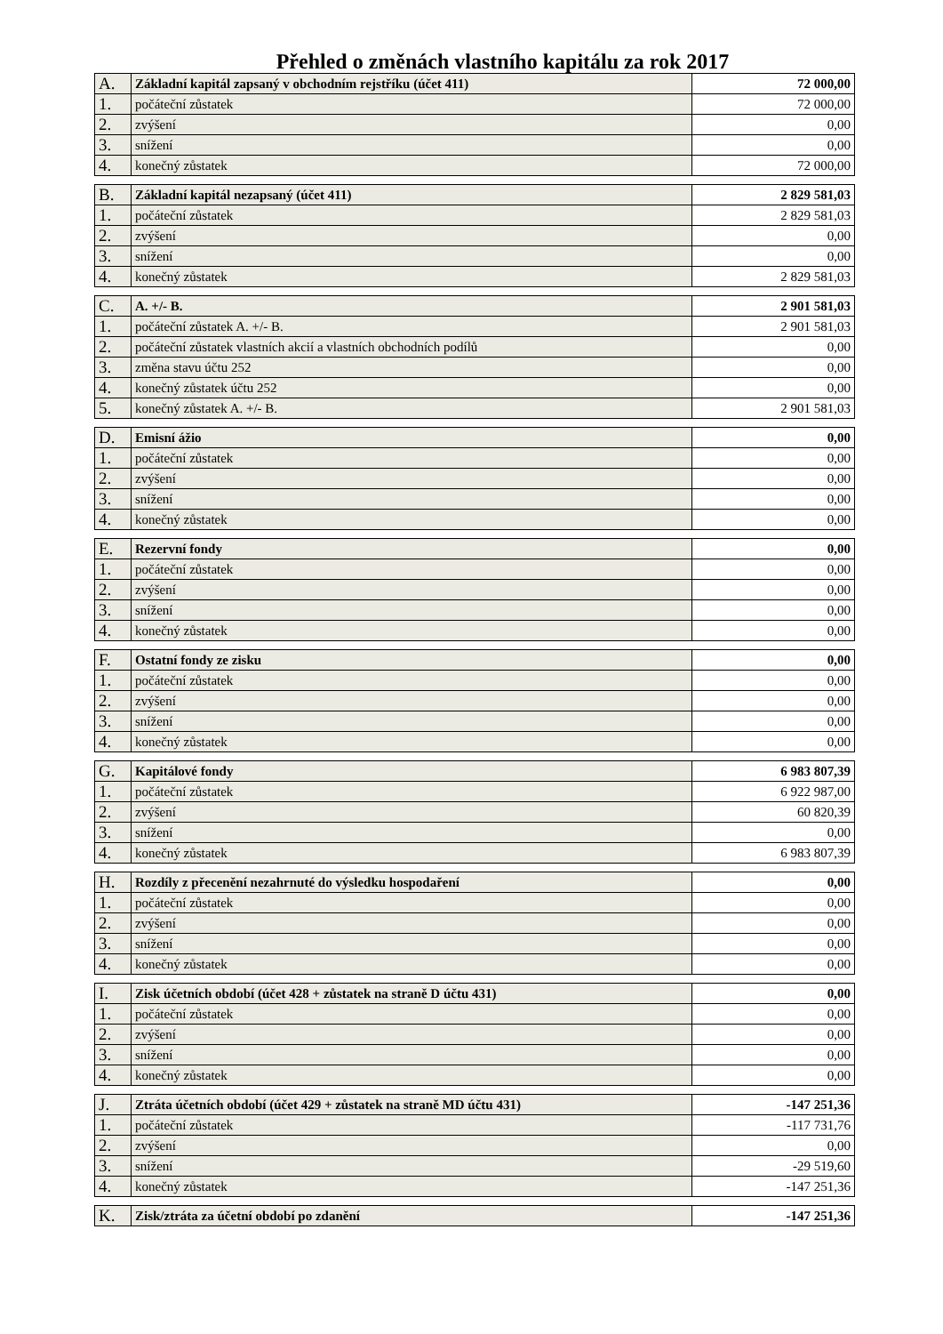Přehled o změnách vlastního kapitálu za rok 2017
| A. | Základní kapitál zapsaný v obchodním rejstříku (účet 411) | 72 000,00 |
| 1. | počáteční zůstatek | 72 000,00 |
| 2. | zvýšení | 0,00 |
| 3. | snížení | 0,00 |
| 4. | konečný zůstatek | 72 000,00 |
| B. | Základní kapitál nezapsaný (účet 411) | 2 829 581,03 |
| 1. | počáteční zůstatek | 2 829 581,03 |
| 2. | zvýšení | 0,00 |
| 3. | snížení | 0,00 |
| 4. | konečný zůstatek | 2 829 581,03 |
| C. | A. +/- B. | 2 901 581,03 |
| 1. | počáteční zůstatek A. +/- B. | 2 901 581,03 |
| 2. | počáteční zůstatek vlastních akcií a vlastních obchodních podílů | 0,00 |
| 3. | změna stavu účtu 252 | 0,00 |
| 4. | konečný zůstatek účtu 252 | 0,00 |
| 5. | konečný zůstatek A. +/- B. | 2 901 581,03 |
| D. | Emisní ážio | 0,00 |
| 1. | počáteční zůstatek | 0,00 |
| 2. | zvýšení | 0,00 |
| 3. | snížení | 0,00 |
| 4. | konečný zůstatek | 0,00 |
| E. | Rezervní fondy | 0,00 |
| 1. | počáteční zůstatek | 0,00 |
| 2. | zvýšení | 0,00 |
| 3. | snížení | 0,00 |
| 4. | konečný zůstatek | 0,00 |
| F. | Ostatní fondy ze zisku | 0,00 |
| 1. | počáteční zůstatek | 0,00 |
| 2. | zvýšení | 0,00 |
| 3. | snížení | 0,00 |
| 4. | konečný zůstatek | 0,00 |
| G. | Kapitálové fondy | 6 983 807,39 |
| 1. | počáteční zůstatek | 6 922 987,00 |
| 2. | zvýšení | 60 820,39 |
| 3. | snížení | 0,00 |
| 4. | konečný zůstatek | 6 983 807,39 |
| H. | Rozdíly z přecenění nezahrnuté do výsledku hospodaření | 0,00 |
| 1. | počáteční zůstatek | 0,00 |
| 2. | zvýšení | 0,00 |
| 3. | snížení | 0,00 |
| 4. | konečný zůstatek | 0,00 |
| I. | Zisk účetních období (účet 428 + zůstatek na straně D účtu 431) | 0,00 |
| 1. | počáteční zůstatek | 0,00 |
| 2. | zvýšení | 0,00 |
| 3. | snížení | 0,00 |
| 4. | konečný zůstatek | 0,00 |
| J. | Ztráta účetních období (účet 429 + zůstatek na straně MD účtu 431) | -147 251,36 |
| 1. | počáteční zůstatek | -117 731,76 |
| 2. | zvýšení | 0,00 |
| 3. | snížení | -29 519,60 |
| 4. | konečný zůstatek | -147 251,36 |
| K. | Zisk/ztráta za účetní období po zdanění | -147 251,36 |